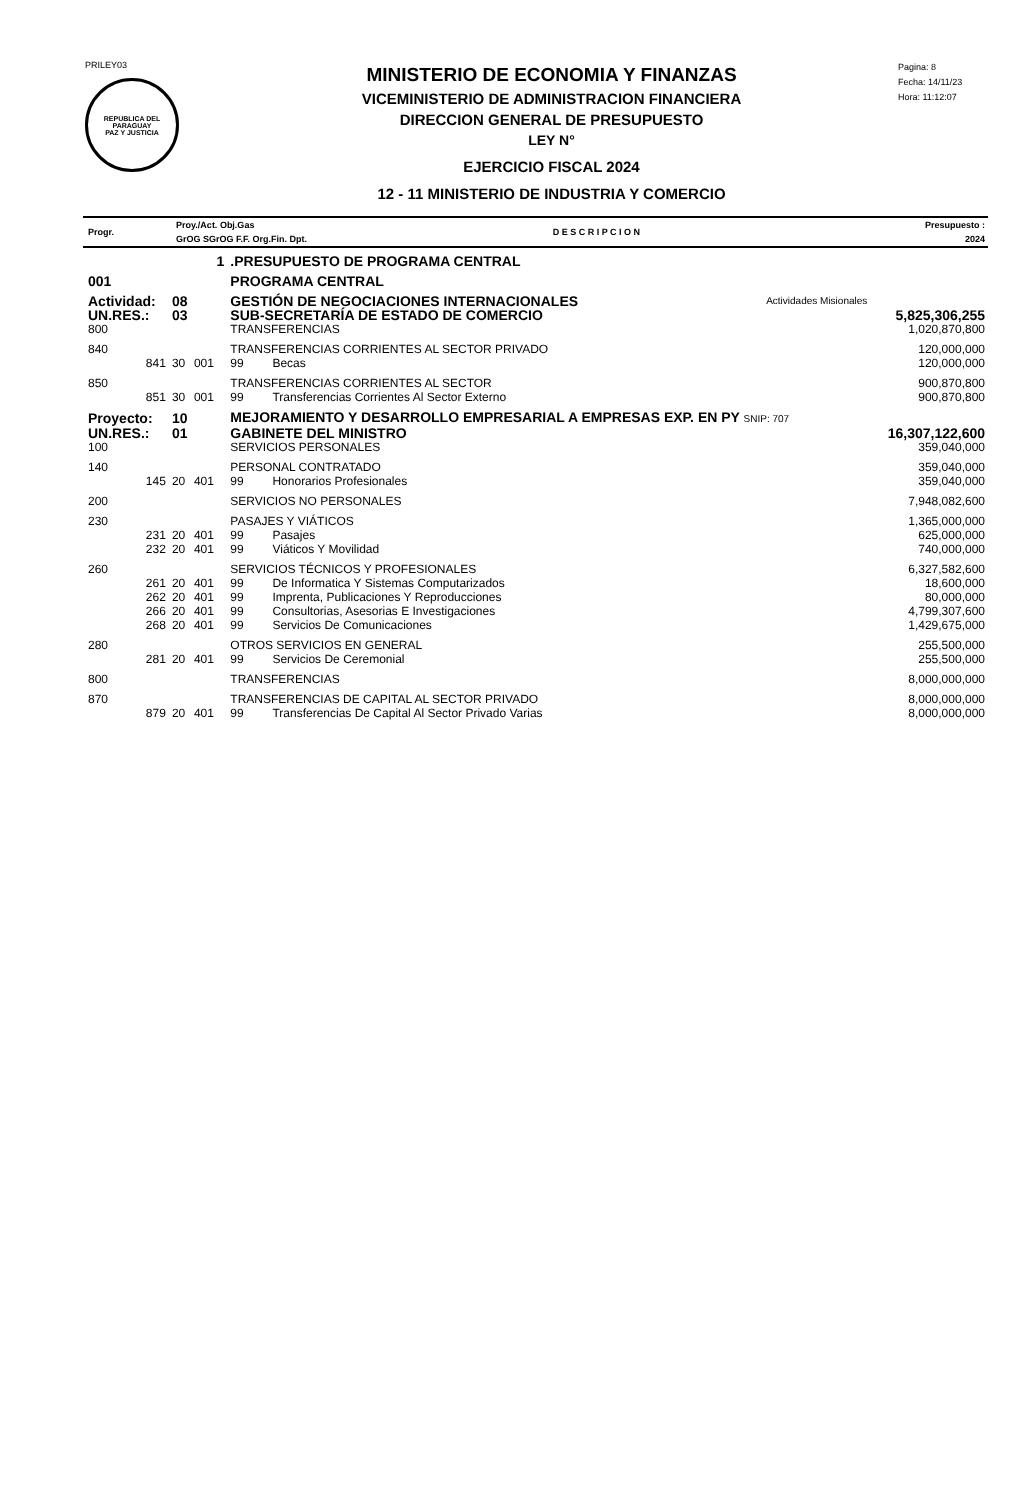PRILEY03
REPUBLICA DEL PARAGUAY
PAZ Y JUSTICIA
MINISTERIO DE ECONOMIA Y FINANZAS
VICEMINISTERIO DE ADMINISTRACION FINANCIERA
DIRECCION GENERAL DE PRESUPUESTO
LEY N°
EJERCICIO FISCAL 2024
12 - 11 MINISTERIO DE INDUSTRIA Y COMERCIO
Pagina: 8
Fecha: 14/11/23
Hora: 11:12:07
| Progr. | Proy./Act. Obj.Gas GrOG SGrOG F.F. Org.Fin. Dpt. | D E S C R I P C I O N | Presupuesto : 2024 |
| | 1 | | | .PRESUPUESTO DE PROGRAMA CENTRAL | | |
| 001 | | | | PROGRAMA CENTRAL | | |
| Actividad: | 08 | | | GESTIÓN DE NEGOCIACIONES INTERNACIONALES Actividades Misionales | | |
| UN.RES.: | 03 | | | SUB-SECRETARÍA DE ESTADO DE COMERCIO | | 5,825,306,255 |
| 800 | | | | TRANSFERENCIAS | | 1,020,870,800 |
| 840 | | | | TRANSFERENCIAS CORRIENTES AL SECTOR PRIVADO | | 120,000,000 |
| 841 | 30 | 001 | | 99 | Becas | 120,000,000 |
| 850 | | | | TRANSFERENCIAS CORRIENTES AL SECTOR | | 900,870,800 |
| 851 | 30 | 001 | | 99 | Transferencias Corrientes Al Sector Externo | 900,870,800 |
| Proyecto: | 10 | | | MEJORAMIENTO Y DESARROLLO EMPRESARIAL A EMPRESAS EXP. EN PY SNIP: 707 | | |
| UN.RES.: | 01 | | | GABINETE DEL MINISTRO | | 16,307,122,600 |
| 100 | | | | SERVICIOS PERSONALES | | 359,040,000 |
| 140 | | | | PERSONAL CONTRATADO | | 359,040,000 |
| 145 | 20 | 401 | | 99 | Honorarios Profesionales | 359,040,000 |
| 200 | | | | SERVICIOS NO PERSONALES | | 7,948,082,600 |
| 230 | | | | PASAJES Y VIÁTICOS | | 1,365,000,000 |
| 231 | 20 | 401 | | 99 | Pasajes | 625,000,000 |
| 232 | 20 | 401 | | 99 | Viáticos Y Movilidad | 740,000,000 |
| 260 | | | | SERVICIOS TÉCNICOS Y PROFESIONALES | | 6,327,582,600 |
| 261 | 20 | 401 | | 99 | De Informatica Y Sistemas Computarizados | 18,600,000 |
| 262 | 20 | 401 | | 99 | Imprenta, Publicaciones Y Reproducciones | 80,000,000 |
| 266 | 20 | 401 | | 99 | Consultorias, Asesorias E Investigaciones | 4,799,307,600 |
| 268 | 20 | 401 | | 99 | Servicios De Comunicaciones | 1,429,675,000 |
| 280 | | | | OTROS SERVICIOS EN GENERAL | | 255,500,000 |
| 281 | 20 | 401 | | 99 | Servicios De Ceremonial | 255,500,000 |
| 800 | | | | TRANSFERENCIAS | | 8,000,000,000 |
| 870 | | | | TRANSFERENCIAS DE CAPITAL AL SECTOR PRIVADO | | 8,000,000,000 |
| 879 | 20 | 401 | | 99 | Transferencias De Capital Al Sector Privado Varias | 8,000,000,000 |